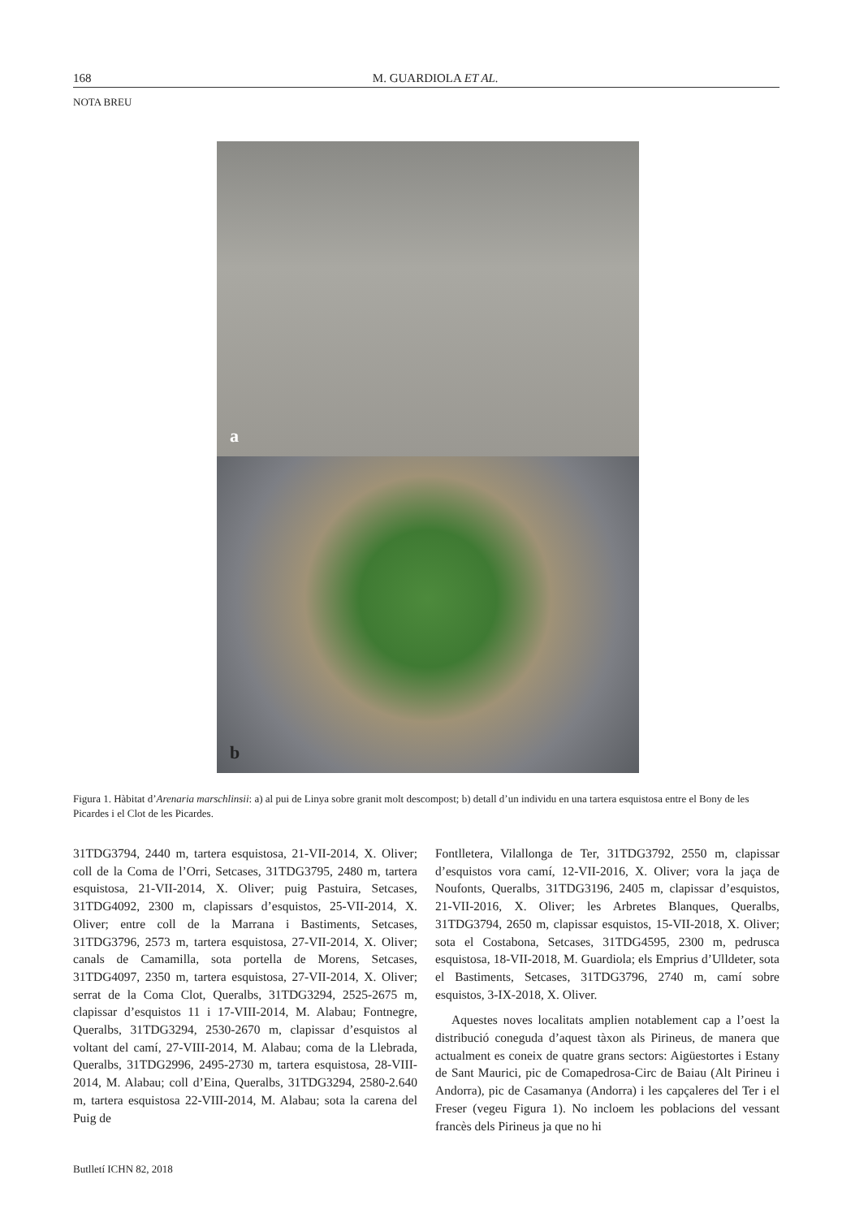168 M. GUARDIOLA ET AL.
NOTA BREU
a
b
Figura 1. Hàbitat d’Arenaria marschlinsii: a) al pui de Linya sobre granit molt descompost; b) detall d’un individu en una tartera esquistosa entre el Bony de les Picardes i el Clot de les Picardes.
31TDG3794, 2440 m, tartera esquistosa, 21-VII-2014, X. Oliver; coll de la Coma de l’Orri, Setcases, 31TDG3795, 2480 m, tartera esquistosa, 21-VII-2014, X. Oliver; puig Pastuira, Setcases, 31TDG4092, 2300 m, clapissars d’esquistos, 25-VII-2014, X. Oliver; entre coll de la Marrana i Bastiments, Setcases, 31TDG3796, 2573 m, tartera esquistosa, 27-VII-2014, X. Oliver; canals de Camamilla, sota portella de Morens, Setcases, 31TDG4097, 2350 m, tartera esquistosa, 27-VII-2014, X. Oliver; serrat de la Coma Clot, Queralbs, 31TDG3294, 2525-2675 m, clapissar d’esquistos 11 i 17-VIII-2014, M. Alabau; Fontnegre, Queralbs, 31TDG3294, 2530-2670 m, clapissar d’esquistos al voltant del camí, 27-VIII-2014, M. Alabau; coma de la Llebrada, Queralbs, 31TDG2996, 2495-2730 m, tartera esquistosa, 28-VIII-2014, M. Alabau; coll d’Eina, Queralbs, 31TDG3294, 2580-2.640 m, tartera esquistosa 22-VIII-2014, M. Alabau; sota la carena del Puig de
Fontlletera, Vilallonga de Ter, 31TDG3792, 2550 m, clapissar d’esquistos vora camí, 12-VII-2016, X. Oliver; vora la jaça de Noufonts, Queralbs, 31TDG3196, 2405 m, clapissar d’esquistos, 21-VII-2016, X. Oliver; les Arbretes Blanques, Queralbs, 31TDG3794, 2650 m, clapissar esquistos, 15-VII-2018, X. Oliver; sota el Costabona, Setcases, 31TDG4595, 2300 m, pedrusca esquistosa, 18-VII-2018, M. Guardiola; els Emprius d’Ulldeter, sota el Bastiments, Setcases, 31TDG3796, 2740 m, camí sobre esquistos, 3-IX-2018, X. Oliver.
Aquestes noves localitats amplien notablement cap a l’oest la distribució coneguda d’aquest tàxon als Pirineus, de manera que actualment es coneix de quatre grans sectors: Aigüestortes i Estany de Sant Maurici, pic de Comapedrosa-Circ de Baiau (Alt Pirineu i Andorra), pic de Casamanya (Andorra) i les capçaleres del Ter i el Freser (vegeu Figura 1). No incloem les poblacions del vessant francès dels Pirineus ja que no hi
Butlletí ICHN 82, 2018